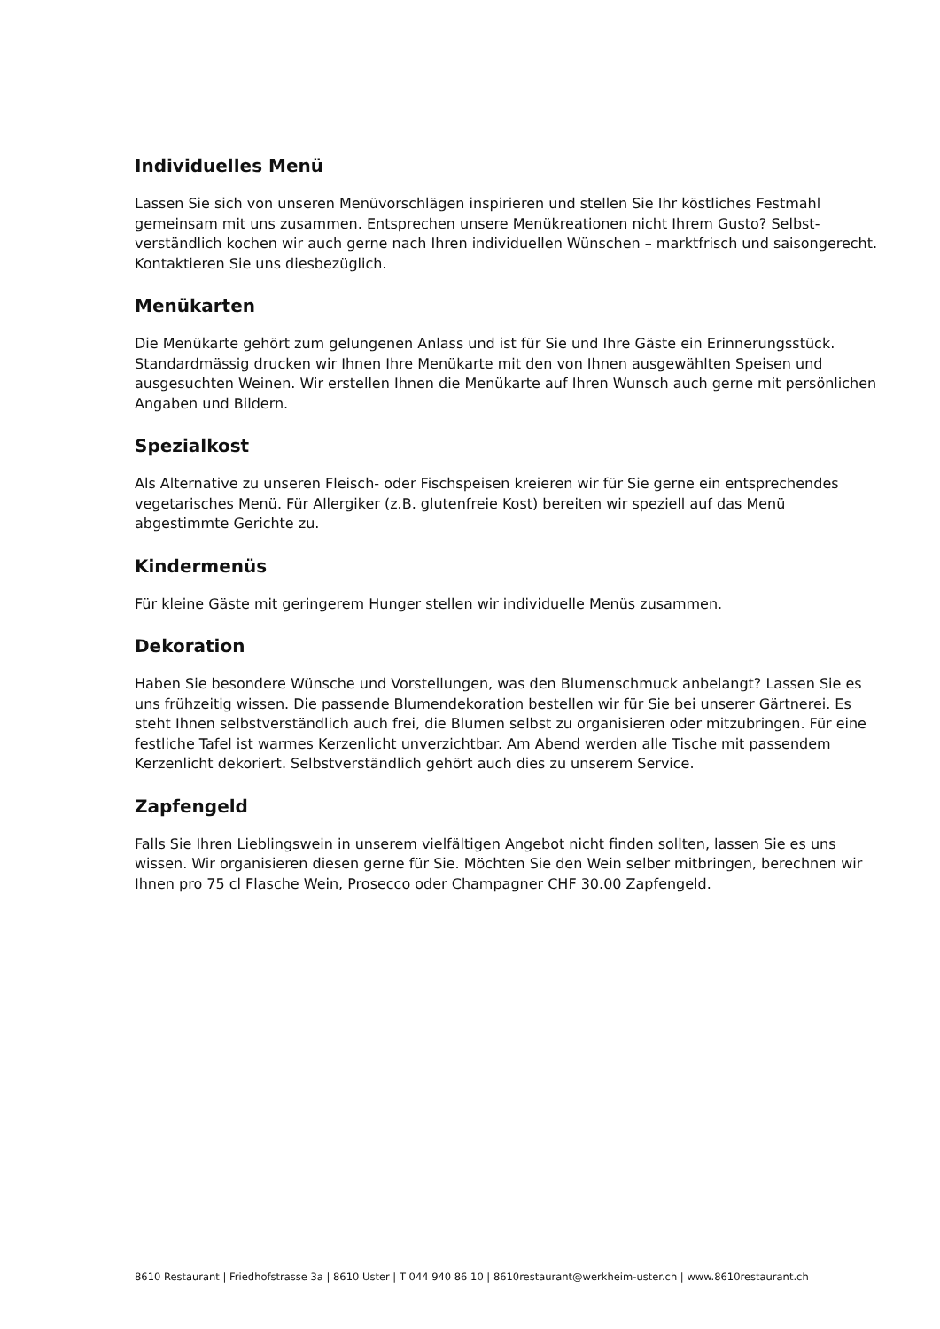Individuelles Menü
Lassen Sie sich von unseren Menüvorschlägen inspirieren und stellen Sie Ihr köstliches Festmahl gemeinsam mit uns zusammen. Entsprechen unsere Menükreationen nicht Ihrem Gusto? Selbst­verständlich kochen wir auch gerne nach Ihren individuellen Wünschen – marktfrisch und sai­songerecht. Kontaktieren Sie uns diesbezüglich.
Menükarten
Die Menükarte gehört zum gelungenen Anlass und ist für Sie und Ihre Gäste ein Erinnerungs­stück. Standardmässig drucken wir Ihnen Ihre Menükarte mit den von Ihnen ausgewählten Spei­sen und ausgesuchten Weinen. Wir erstellen Ihnen die Menükarte auf Ihren Wunsch auch gerne mit persönlichen Angaben und Bildern.
Spezialkost
Als Alternative zu unseren Fleisch- oder Fischspeisen kreieren wir für Sie gerne ein entsprechen­des vegetarisches Menü. Für Allergiker (z.B. glutenfreie Kost) bereiten wir speziell auf das Menü abgestimmte Gerichte zu.
Kindermenüs
Für kleine Gäste mit geringerem Hunger stellen wir individuelle Menüs zusammen.
Dekoration
Haben Sie besondere Wünsche und Vorstellungen, was den Blumenschmuck anbelangt? Lassen Sie es uns frühzeitig wissen. Die passende Blumendekoration bestellen wir für Sie bei unserer Gärtnerei. Es steht Ihnen selbstverständlich auch frei, die Blumen selbst zu organisieren oder mit­zubringen. Für eine festliche Tafel ist warmes Kerzenlicht unverzichtbar. Am Abend werden alle Tische mit passendem Kerzenlicht dekoriert. Selbstverständlich gehört auch dies zu unserem Service.
Zapfengeld
Falls Sie Ihren Lieblingswein in unserem vielfältigen Angebot nicht finden sollten, lassen Sie es uns wissen. Wir organisieren diesen gerne für Sie. Möchten Sie den Wein selber mitbringen, be­rechnen wir Ihnen pro 75 cl Flasche Wein, Prosecco oder Champagner CHF 30.00 Zapfengeld.
8610 Restaurant | Friedhofstrasse 3a | 8610 Uster | T 044 940 86 10 | 8610restaurant@werkheim-uster.ch | www.8610restaurant.ch